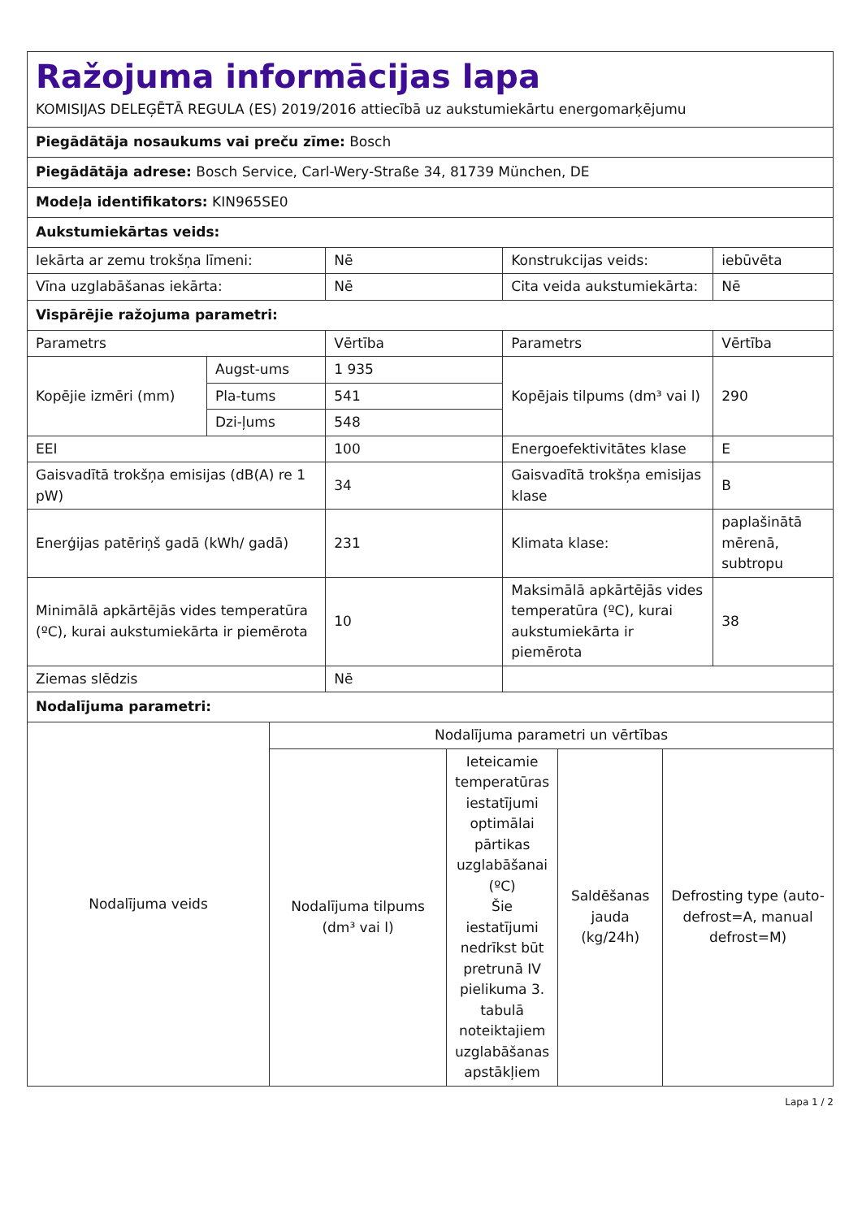| Ražojuma informācijas lapa KOMISIJAS DELEĢĒTĀ REGULA (ES) 2019/2016 attiecībā uz aukstumiekārtu energomarķējumu | | | | |
| Piegādātāja nosaukums vai preču zīme: Bosch | | | | |
| Piegādātāja adrese: Bosch Service, Carl-Wery-Straße 34, 81739 München, DE | | | | |
| Modeļa identifikators: KIN965SE0 | | | | |
| Aukstumiekārtas veids: | | | | |
| Iekārta ar zemu trokšņa līmeni: | | Nē | Konstrukcijas veids: | iebūvēta |
| Vīna uzglabāšanas iekārta: | | Nē | Cita veida aukstumiekārta: | Nē |
| Vispārējie ražojuma parametri: | | | | |
| Parametrs | | Vērtība | Parametrs | Vērtība |
| Kopējie izmēri (mm) | Augst-ums | 1 935 | Kopējais tilpums (dm³ vai l) | 290 |
| | Pla-tums | 541 | | |
| | Dzi-ļums | 548 | | |
| EEI | | 100 | Energoefektivitātes klase | E |
| Gaisvadītā trokšņa emisijas (dB(A) re 1 pW) | | 34 | Gaisvadītā trokšņa emisijas klase | B |
| Enerģijas patēriņš gadā (kWh/ gadā) | | 231 | Klimata klase: | paplašinātā mērenā, subtropu |
| Minimālā apkārtējās vides temperatūra (ºC), kurai aukstumiekārta ir piemērota | | 10 | Maksimālā apkārtējās vides temperatūra (ºC), kurai aukstumiekārta ir piemērota | 38 |
| Ziemas slēdzis | | Nē | | |
| Nodalījuma parametri: | | | | |
| Nodalījuma veids | Nodalījuma parametri un vērtības | | | |
| | Nodalījuma tilpums (dm³ vai l) | Ieteicamie temperatūras iestatījumi optimālai pārtikas uzglabāšanai (ºC) Šie iestatījumi nedrīkst būt pretrunā IV pielikuma 3. tabulā noteiktajiem uzglabāšanas apstākļiem | Saldēšanas jauda (kg/24h) | Defrosting type (auto-defrost=A, manual defrost=M) |
Lapa 1 / 2